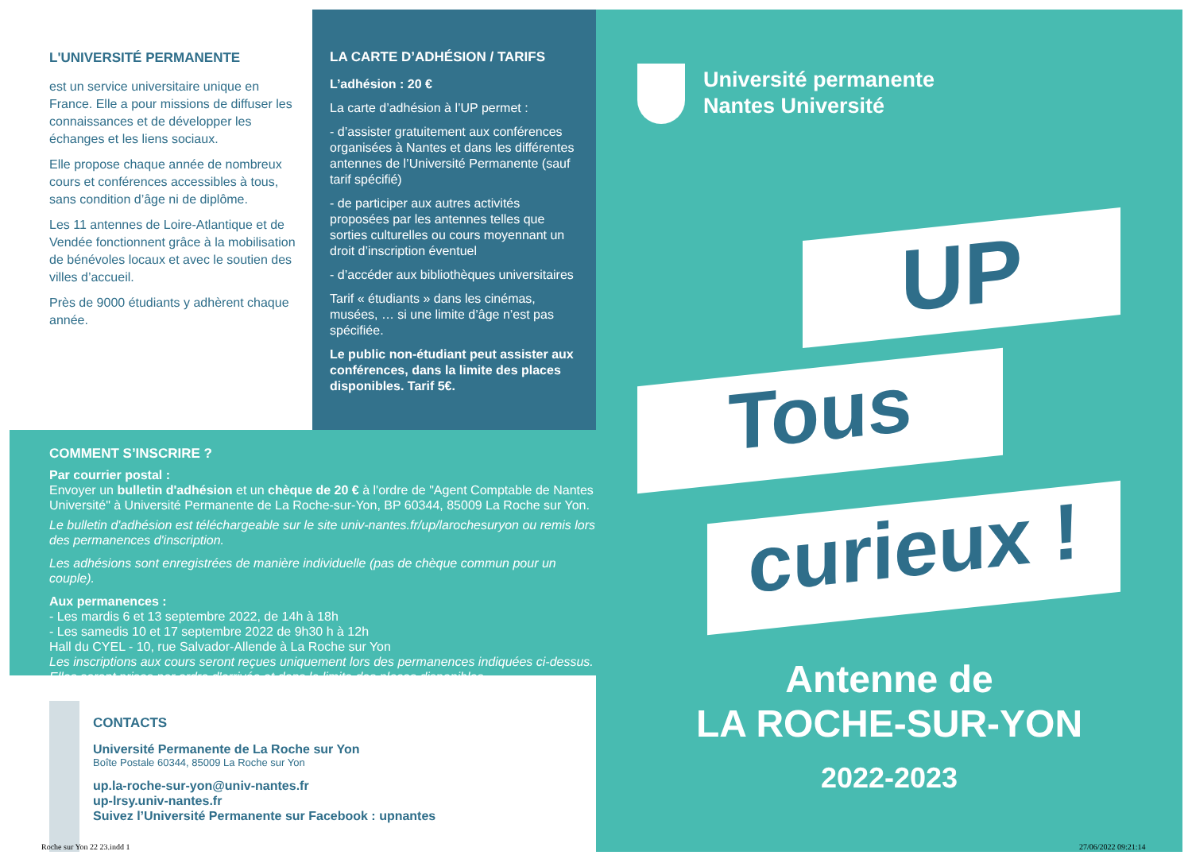L'UNIVERSITÉ PERMANENTE
est un service universitaire unique en France. Elle a pour missions de diffuser les connaissances et de développer les échanges et les liens sociaux.
Elle propose chaque année de nombreux cours et conférences accessibles à tous, sans condition d’âge ni de diplôme.
Les 11 antennes de Loire-Atlantique et de Vendée fonctionnent grâce à la mobilisation de bénévoles locaux et avec le soutien des villes d’accueil.
Près de 9000 étudiants y adhèrent chaque année.
LA CARTE D’ADHÉSION / TARIFS
L’adhésion : 20 €
La carte d’adhésion à l’UP permet :
- d’assister gratuitement aux conférences organisées à Nantes et dans les différentes antennes de l’Université Permanente (sauf tarif spécifié)
- de participer aux autres activités proposées par les antennes telles que sorties culturelles ou cours moyennant un droit d’inscription éventuel
- d’accéder aux bibliothèques universitaires
Tarif « étudiants » dans les cinémas, musées, … si une limite d’âge n’est pas spécifiée.
Le public non-étudiant peut assister aux conférences, dans la limite des places disponibles. Tarif 5€.
COMMENT S’INSCRIRE ?
Par courrier postal :
Envoyer un bulletin d'adhésion et un chèque de 20 € à l'ordre de "Agent Comptable de Nantes Université" à Université Permanente de La Roche-sur-Yon, BP 60344, 85009 La Roche sur Yon.
Le bulletin d'adhésion est téléchargeable sur le site univ-nantes.fr/up/larochesuryon ou remis lors des permanences d'inscription.
Les adhésions sont enregistrées de manière individuelle (pas de chèque commun pour un couple).
Aux permanences :
- Les mardis 6 et 13 septembre 2022, de 14h à 18h
- Les samedis 10 et 17 septembre 2022 de 9h30 h à 12h
Hall du CYEL - 10, rue Salvador-Allende à La Roche sur Yon
Les inscriptions aux cours seront reçues uniquement lors des permanences indiquées ci-dessus. Elles seront prises par ordre d'arrivée et dans la limite des places disponibles.
CONTACTS
Université Permanente de La Roche sur Yon
Boîte Postale 60344, 85009 La Roche sur Yon
up.la-roche-sur-yon@univ-nantes.fr
up-lrsy.univ-nantes.fr
Suivez l’Université Permanente sur Facebook : upnantes
Université permanente
Nantes Université
UP
Tous
curieux !
Antenne de
LA ROCHE-SUR-YON
2022-2023
Roche sur Yon 22 23.indd 1 27/06/2022 09:21:14